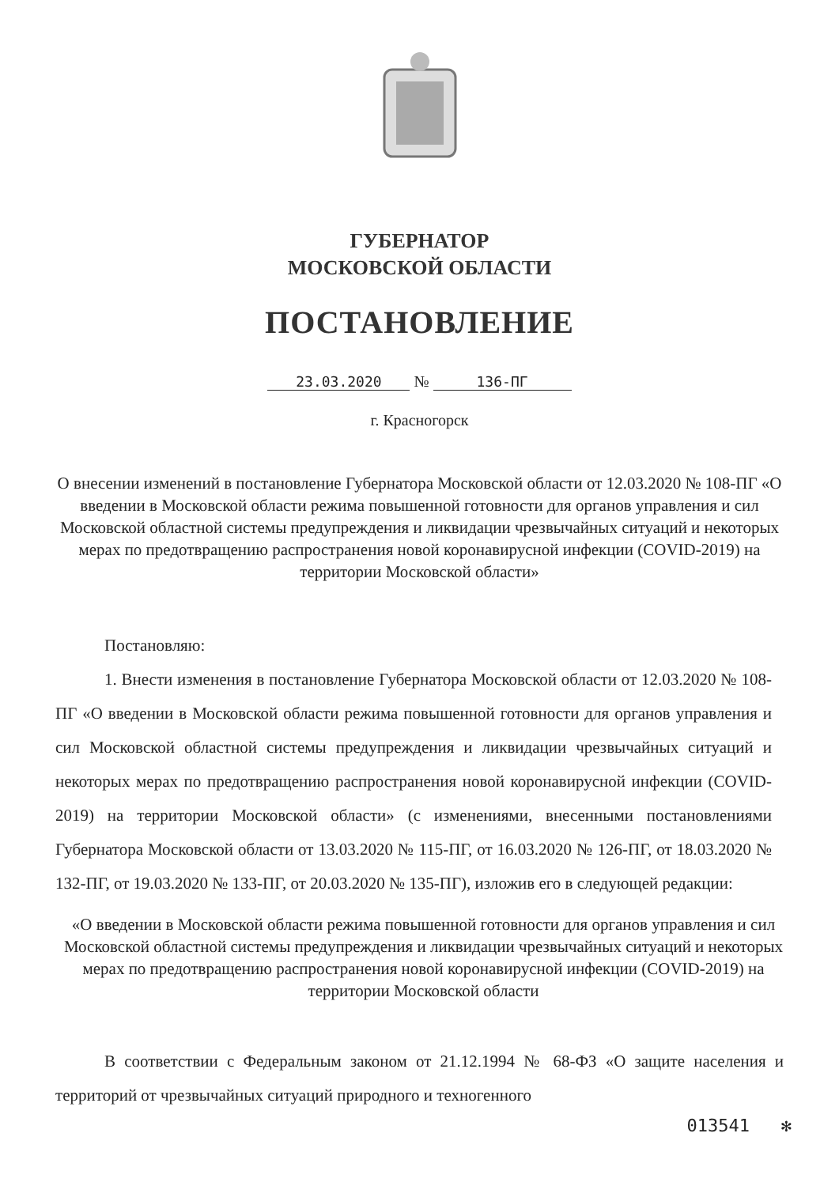ГУБЕРНАТОР
МОСКОВСКОЙ ОБЛАСТИ
ПОСТАНОВЛЕНИЕ
23.03.2020 № 136-ПГ
г. Красногорск
О внесении изменений в постановление Губернатора Московской области от 12.03.2020 № 108-ПГ «О введении в Московской области режима повышенной готовности для органов управления и сил Московской областной системы предупреждения и ликвидации чрезвычайных ситуаций и некоторых мерах по предотвращению распространения новой коронавирусной инфекции (COVID-2019) на территории Московской области»
Постановляю:
1. Внести изменения в постановление Губернатора Московской области от 12.03.2020 № 108-ПГ «О введении в Московской области режима повышенной готовности для органов управления и сил Московской областной системы предупреждения и ликвидации чрезвычайных ситуаций и некоторых мерах по предотвращению распространения новой коронавирусной инфекции (COVID-2019) на территории Московской области» (с изменениями, внесенными постановлениями Губернатора Московской области от 13.03.2020 № 115-ПГ, от 16.03.2020 № 126-ПГ, от 18.03.2020 № 132-ПГ, от 19.03.2020 № 133-ПГ, от 20.03.2020 № 135-ПГ), изложив его в следующей редакции:
«О введении в Московской области режима повышенной готовности для органов управления и сил Московской областной системы предупреждения и ликвидации чрезвычайных ситуаций и некоторых мерах по предотвращению распространения новой коронавирусной инфекции (COVID-2019) на территории Московской области
В соответствии с Федеральным законом от 21.12.1994 № 68-ФЗ «О защите населения и территорий от чрезвычайных ситуаций природного и техногенного
013541 ✻